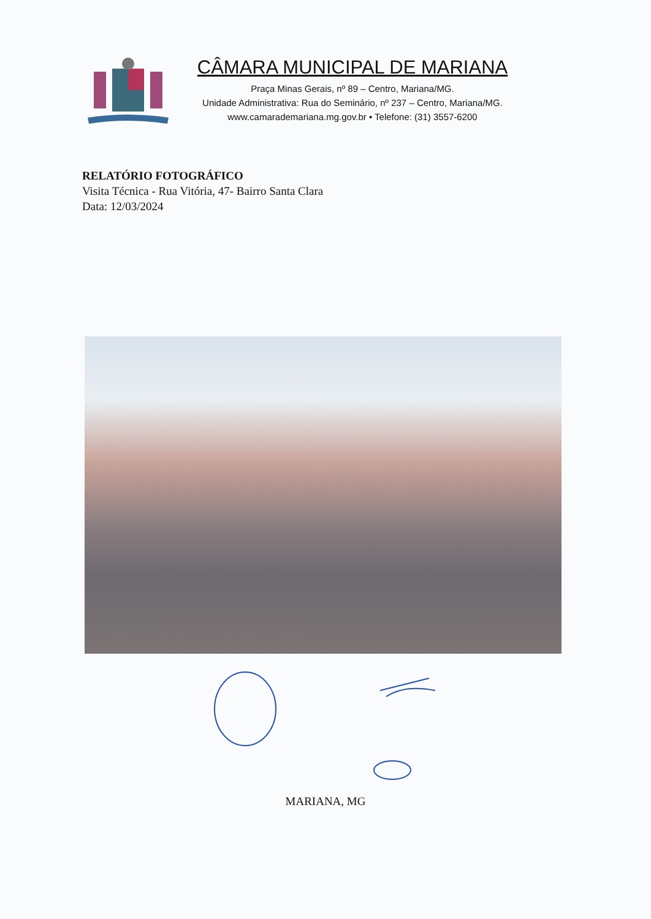CÂMARA MUNICIPAL DE MARIANA
Praça Minas Gerais, nº 89 – Centro, Mariana/MG.
Unidade Administrativa: Rua do Seminário, nº 237 – Centro, Mariana/MG.
www.camarademariana.mg.gov.br • Telefone: (31) 3557-6200
RELATÓRIO FOTOGRÁFICO
Visita Técnica - Rua Vitória, 47- Bairro Santa Clara
Data: 12/03/2024
MARIANA, MG